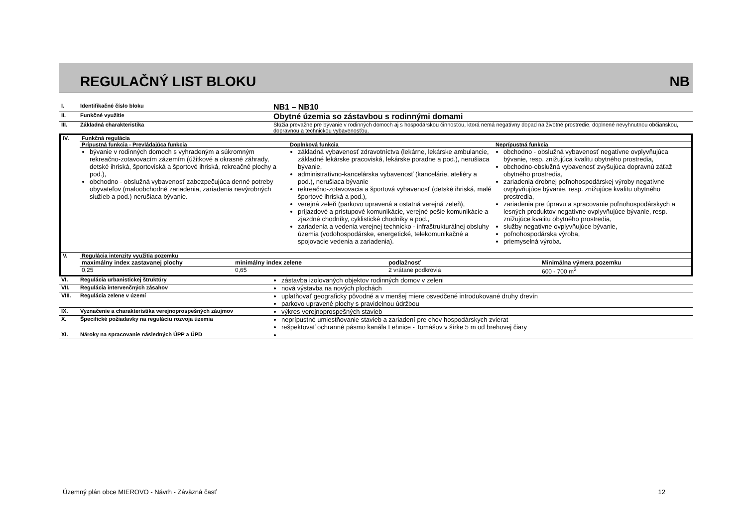REGULAČNÝ LIST BLOKU NB
| I. | Identifikačné číslo bloku | NB1 – NB10 |
| II. | Funkčné využitie | Obytné územia so zástavbou s rodinnými domami |
| III. | Základná charakteristika | Slúžia prevažne pre bývanie v rodinných domoch aj s hospodárskou činnosťou, ktorá nemá negatívny dopad na životné prostredie, doplnené nevyhnutnou občianskou, dopravnou a technickou vybavenosťou. |
| IV. | Funkčná regulácia | | |
| | Prípustná funkcia - Prevládajúca funkcia | Doplnková funkcia | Neprípustná funkcia |
| | bývanie v rodinných domoch s vyhradeným a súkromným rekreačno-zotavovacím zázemím (úžitkové a okrasné záhrady, detské ihriská, športoviská a športové ihriská, rekreačné plochy a pod.), obchodno - obslužná vybavenosť zabezpečujúca denné potreby obyvateľov (maloobchodné zariadenia, zariadenia nevýrobných služieb a pod.) nerušiaca bývanie. | základná vybavenosť zdravotníctva (lekárne, lekárske ambulancie, základné lekárske pracoviská, lekárske poradne a pod.), nerušiaca bývanie, administratívno-kancelárska vybavenosť (kancelárie, ateliéry a pod.), nerušiaca bývanie rekreačno-zotavovacia a športová vybavenosť (detské ihriská, malé športové ihriská a pod.), verejná zeleň (parkovo upravená a ostatná verejná zeleň), príjazdové a prístupové komunikácie, verejné pešie komunikácie a zjazdné chodníky, cyklistické chodníky a pod., zariadenia a vedenia verejnej technicko - infraštrukturálnej obsluhy územia (vodohospodárske, energetické, telekomunikačné a spojovacie vedenia a zariadenia). | obchodno - obslužná vybavenosť negatívne ovplyvňujúca bývanie, resp. znižujúca kvalitu obytného prostredia, obchodno-obslužná vybavenosť zvyšujúca dopravnú záťaž obytného prostredia, zariadenia drobnej poľnohospodárskej výroby negatívne ovplyvňujúce bývanie, resp. znižujúce kvalitu obytného prostredia, zariadenia pre úpravu a spracovanie poľnohospodárskych a lesných produktov negatívne ovplyvňujúce bývanie, resp. znižujúce kvalitu obytného prostredia, služby negatívne ovplyvňujúce bývanie, poľnohospodárska výroba, priemyselná výroba. |
| V. | Regulácia intenzity využitia pozemku | | | |
| | maximálny index zastavanej plochy | minimálny index zelene | podlažnosť | Minimálna výmera pozemku |
| | 0,25 | 0,65 | 2 vrátane podkrovia | 600 - 700 m<sup>2</sup> |
| VI. | Regulácia urbanistickej štruktúry | zástavba izolovaných objektov rodinných domov v zeleni |
| VII. | Regulácia intervenčných zásahov | nová výstavba na nových plochách |
| VIII. | Regulácia zelene v území | uplatňovať geograficky pôvodné a v menšej miere osvedčené introdukované druhy drevín parkovo upravené plochy s pravidelnou údržbou |
| IX. | Vyznačenie a charakteristika verejnoprospešných záujmov | výkres verejnoprospešných stavieb |
| X. | Špecifické požiadavky na reguláciu rozvoja územia | neprípustné umiestňovanie stavieb a zariadení pre chov hospodárskych zvierat rešpektovať ochranné pásmo kanála Lehnice - Tomášov v šírke 5 m od brehovej čiary |
| XI. | Nároky na spracovanie následných ÚPP a ÚPD | |
Územný plán obce MIEROVO - Návrh - Záväzná časť 12